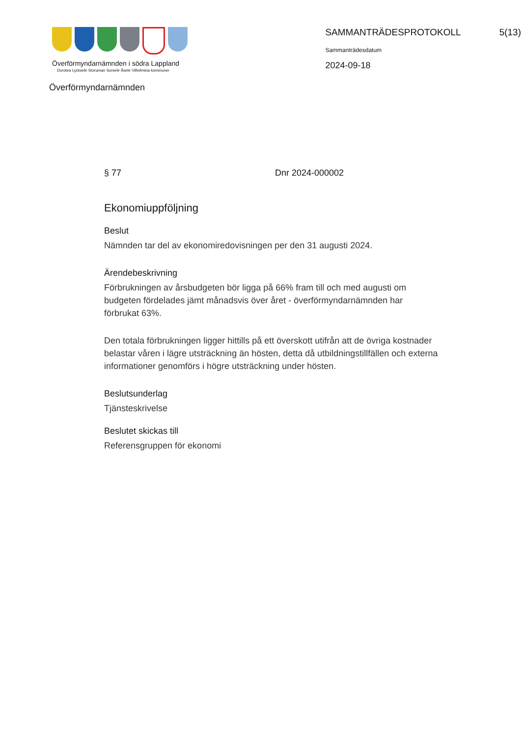Överförmyndarnämnden i södra Lappland
Dorotea Lycksele Storuman Sorsele Åsele Vilhelmina kommuner
Överförmyndarnämnden
SAMMANTRÄDESPROTOKOLL 5(13)
Sammanträdesdatum
2024-09-18
§ 77 Dnr 2024-000002
Ekonomiuppföljning
Beslut
Nämnden tar del av ekonomiredovisningen per den 31 augusti 2024.
Ärendebeskrivning
Förbrukningen av årsbudgeten bör ligga på 66% fram till och med augusti om budgeten fördelades jämt månadsvis över året - överförmyndarnämnden har förbrukat 63%.
Den totala förbrukningen ligger hittills på ett överskott utifrån att de övriga kostnader belastar våren i lägre utsträckning än hösten, detta då utbildningstillfällen och externa informationer genomförs i högre utsträckning under hösten.
Beslutsunderlag
Tjänsteskrivelse
Beslutet skickas till
Referensgruppen för ekonomi